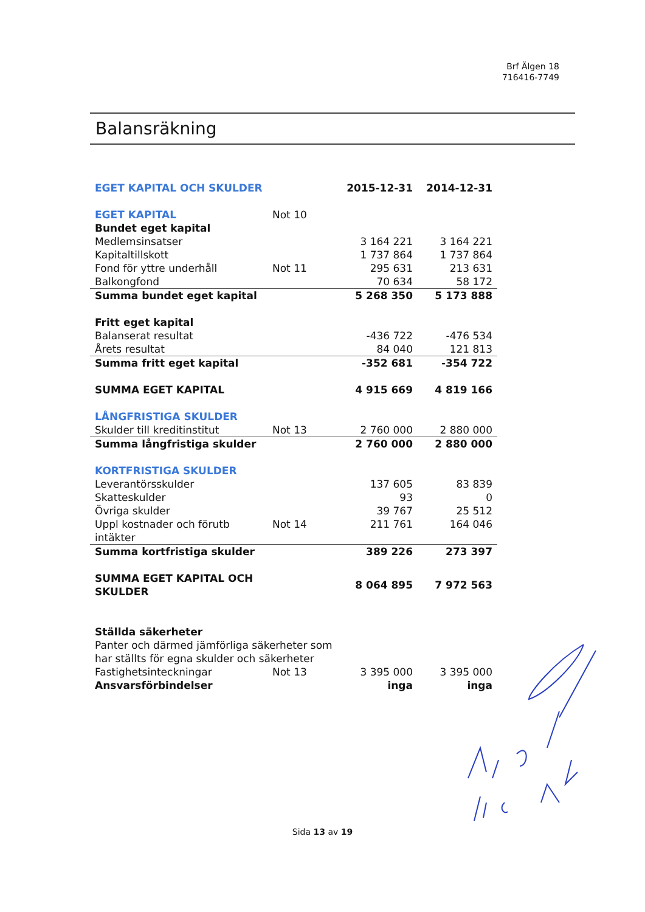Brf Älgen 18
716416-7749
Balansräkning
| EGET KAPITAL OCH SKULDER | | 2015-12-31 | 2014-12-31 |
| EGET KAPITAL | Not 10 | | |
| Bundet eget kapital | | | |
| Medlemsinsatser | | 3 164 221 | 3 164 221 |
| Kapitaltillskott | | 1 737 864 | 1 737 864 |
| Fond för yttre underhåll | Not 11 | 295 631 | 213 631 |
| Balkongfond | | 70 634 | 58 172 |
| Summa bundet eget kapital | | 5 268 350 | 5 173 888 |
| Fritt eget kapital | | | |
| Balanserat resultat | | -436 722 | -476 534 |
| Årets resultat | | 84 040 | 121 813 |
| Summa fritt eget kapital | | -352 681 | -354 722 |
| SUMMA EGET KAPITAL | | 4 915 669 | 4 819 166 |
| LÅNGFRISTIGA SKULDER | | | |
| Skulder till kreditinstitut | Not 13 | 2 760 000 | 2 880 000 |
| Summa långfristiga skulder | | 2 760 000 | 2 880 000 |
| KORTFRISTIGA SKULDER | | | |
| Leverantörsskulder | | 137 605 | 83 839 |
| Skatteskulder | | 93 | 0 |
| Övriga skulder | | 39 767 | 25 512 |
| Uppl kostnader och förutb intäkter | Not 14 | 211 761 | 164 046 |
| Summa kortfristiga skulder | | 389 226 | 273 397 |
| SUMMA EGET KAPITAL OCH SKULDER | | 8 064 895 | 7 972 563 |
| Ställda säkerheter | | | |
| Panter och därmed jämförliga säkerheter som har ställts för egna skulder och säkerheter | | | |
| Fastighetsinteckningar | Not 13 | 3 395 000 | 3 395 000 |
| Ansvarsförbindelser | | inga | inga |
Sida 13 av 19